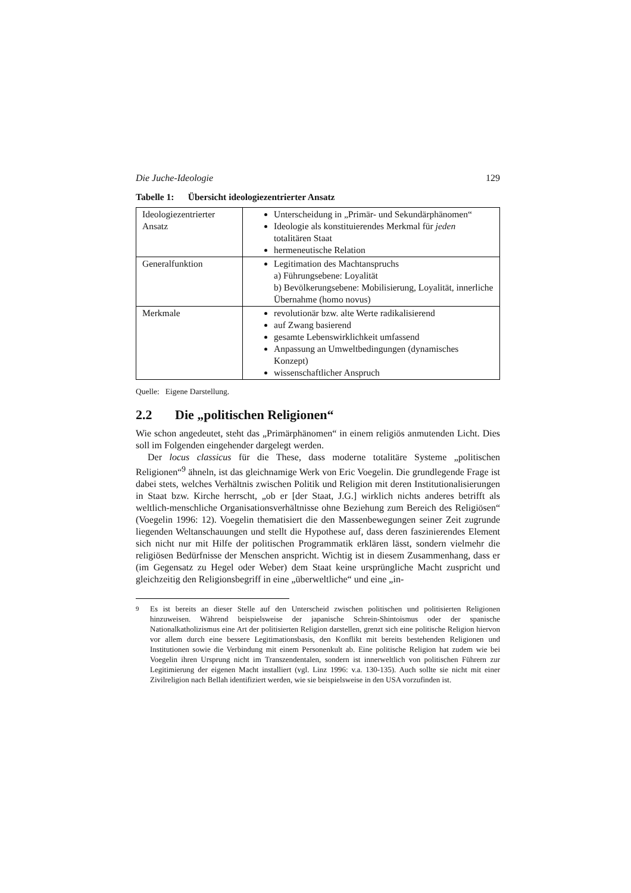Die Juche-Ideologie 129
Tabelle 1: Übersicht ideologiezentrierter Ansatz
| Ideologiezentrierter Ansatz | Unterscheidung in „Primär- und Sekundärphänomen“ Ideologie als konstituierendes Merkmal für jeden totalitären Staat hermeneutische Relation |
| Generalfunktion | Legitimation des Machtanspruchs a) Führungsebene: Loyalität b) Bevölkerungsebene: Mobilisierung, Loyalität, innerliche Übernahme (homo novus) |
| Merkmale | revolutionär bzw. alte Werte radikalisierend auf Zwang basierend gesamte Lebenswirklichkeit umfassend Anpassung an Umweltbedingungen (dynamisches Konzept) wissenschaftlicher Anspruch |
Quelle: Eigene Darstellung.
2.2 Die „politischen Religionen“
Wie schon angedeutet, steht das „Primärphänomen“ in einem religiös anmutenden Licht. Dies soll im Folgenden eingehender dargelegt werden.
Der locus classicus für die These, dass moderne totalitäre Systeme „politischen Religionen“<sup>9</sup> ähneln, ist das gleichnamige Werk von Eric Voegelin. Die grundlegende Frage ist dabei stets, welches Verhältnis zwischen Politik und Religion mit deren Institutionalisierungen in Staat bzw. Kirche herrscht, „ob er [der Staat, J.G.] wirklich nichts anderes betrifft als weltlich-menschliche Organisationsverhältnisse ohne Beziehung zum Bereich des Religiösen“ (Voegelin 1996: 12). Voegelin thematisiert die den Massenbewegungen seiner Zeit zugrunde liegenden Weltanschauungen und stellt die Hypothese auf, dass deren faszinierendes Element sich nicht nur mit Hilfe der politischen Programmatik erklären lässt, sondern vielmehr die religiösen Bedürfnisse der Menschen anspricht. Wichtig ist in diesem Zusammenhang, dass er (im Gegensatz zu Hegel oder Weber) dem Staat keine ursprüngliche Macht zuspricht und gleichzeitig den Religionsbegriff in eine „überweltliche“ und eine „in-
<sup>9</sup> Es ist bereits an dieser Stelle auf den Unterscheid zwischen politischen und politisierten Religionen hinzuweisen. Während beispielsweise der japanische Schrein-Shintoismus oder der spanische Nationalkatholizismus eine Art der politisierten Religion darstellen, grenzt sich eine politische Religion hiervon vor allem durch eine bessere Legitimationsbasis, den Konflikt mit bereits bestehenden Religionen und Institutionen sowie die Verbindung mit einem Personenkult ab. Eine politische Religion hat zudem wie bei Voegelin ihren Ursprung nicht im Transzendentalen, sondern ist innerweltlich von politischen Führern zur Legitimierung der eigenen Macht installiert (vgl. Linz 1996: v.a. 130-135). Auch sollte sie nicht mit einer Zivilreligion nach Bellah identifiziert werden, wie sie beispielsweise in den USA vorzufinden ist.